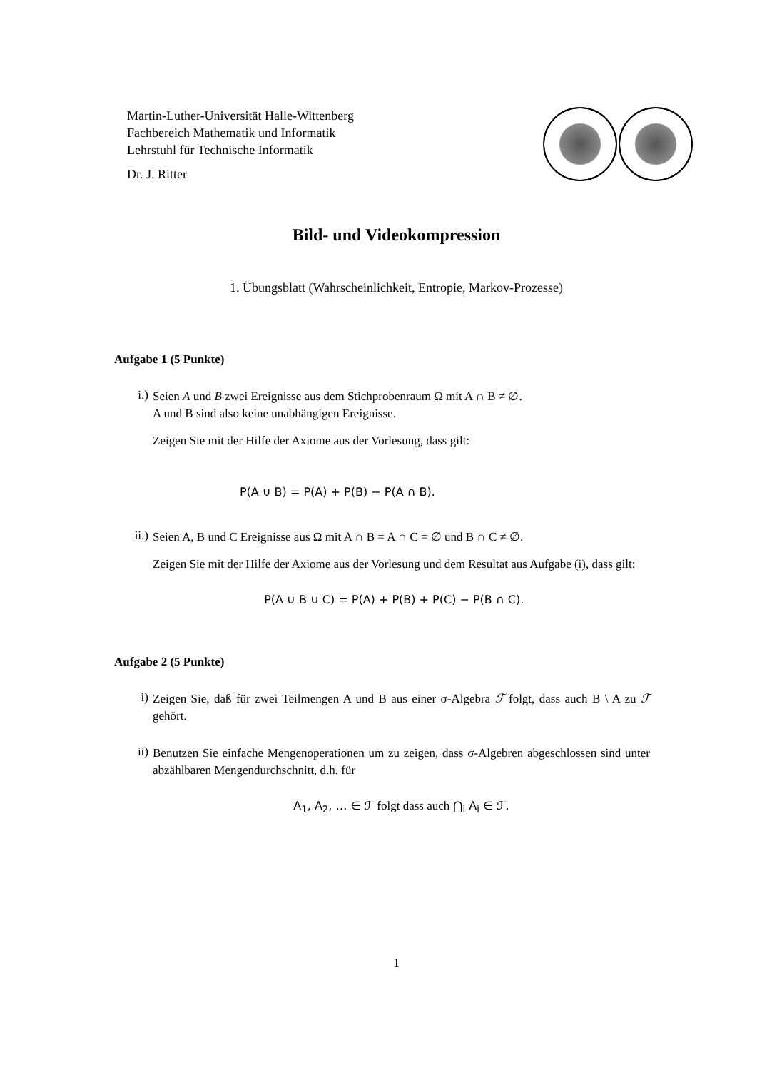Martin-Luther-Universität Halle-Wittenberg
Fachbereich Mathematik und Informatik
Lehrstuhl für Technische Informatik
Dr. J. Ritter
Bild- und Videokompression
1. Übungsblatt (Wahrscheinlichkeit, Entropie, Markov-Prozesse)
Aufgabe 1 (5 Punkte)
i.)
Seien A und B zwei Ereignisse aus dem Stichprobenraum Ω mit A ∩ B ≠ ∅.
A und B sind also keine unabhängigen Ereignisse.
Zeigen Sie mit der Hilfe der Axiome aus der Vorlesung, dass gilt:
P(A ∪ B) = P(A) + P(B) − P(A ∩ B).
ii.)
Seien A, B und C Ereignisse aus Ω mit A ∩ B = A ∩ C = ∅ und B ∩ C ≠ ∅.
Zeigen Sie mit der Hilfe der Axiome aus der Vorlesung und dem Resultat aus Aufgabe (i), dass gilt:
P(A ∪ B ∪ C) = P(A) + P(B) + P(C) − P(B ∩ C).
Aufgabe 2 (5 Punkte)
i)
Zeigen Sie, daß für zwei Teilmengen A und B aus einer σ-Algebra ℱ folgt, dass auch B \ A zu ℱ gehört.
ii)
Benutzen Sie einfache Mengenoperationen um zu zeigen, dass σ-Algebren abgeschlossen sind unter abzählbaren Mengendurchschnitt, d.h. für
A<sub>1</sub>, A<sub>2</sub>, … ∈ ℱ folgt dass auch ⋂<sub>i</sub> A<sub>i</sub> ∈ ℱ.
1